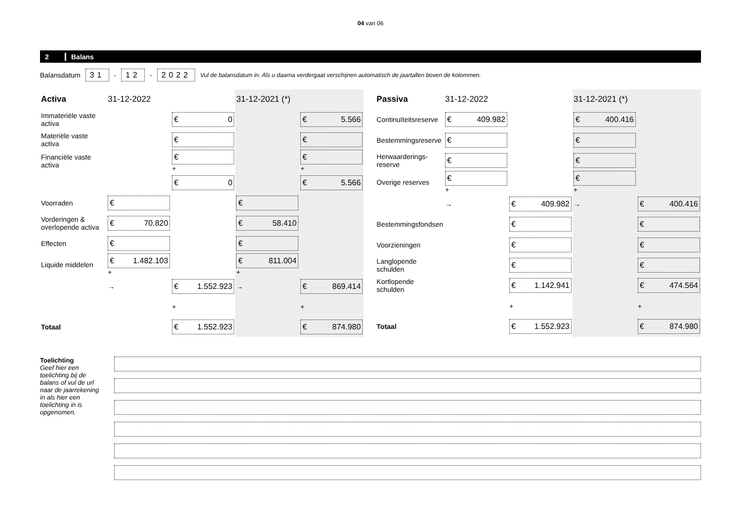04 van 06
2 Balans
Balansdatum 31 - 12 - 2022 Vul de balansdatum in. Als u daarna verdergaat verschijnen automatisch de jaartallen boven de kolommen.
| Activa | 31-12-2022 | | 31-12-2021 (*) | |
| --- | --- | --- | --- | --- |
| Immateriële vaste activa | | € 0 | | € 5.566 |
| Materiële vaste activa | | € | | € |
| Financiële vaste activa | | € + | | € + |
| | | € 0 | | € 5.566 |
| Voorraden | € | | € | |
| Vorderingen & overlopende activa | € 70.820 | | € 58.410 | |
| Effecten | € | | € | |
| Liquide middelen | € 1.482.103 + | | € 811.004 + | |
| | → | € 1.552.923 | → | € 869.414 |
| | | + | | + |
| Totaal | | € 1.552.923 | | € 874.980 |
| Passiva | 31-12-2022 | | 31-12-2021 (*) | |
| --- | --- | --- | --- | --- |
| Continuïteitsreserve | € 409.982 | | € 400.416 | |
| Bestemmingsreserve | € | | € | |
| Herwaarderings- reserve | € | | € | |
| Overige reserves | € + | | € + | |
| | → | € 409.982 | → | € 400.416 |
| Bestemmingsfondsen | | € | | € |
| Voorzieningen | | € | | € |
| Langlopende schulden | | € | | € |
| Kortlopende schulden | | € 1.142.941 | | € 474.564 |
| | | + | | + |
| Totaal | | € 1.552.923 | | € 874.980 |
Toelichting
Geef hier een toelichting bij de balans of vul de url naar de jaarrekening in als hier een toelichting in is opgenomen.